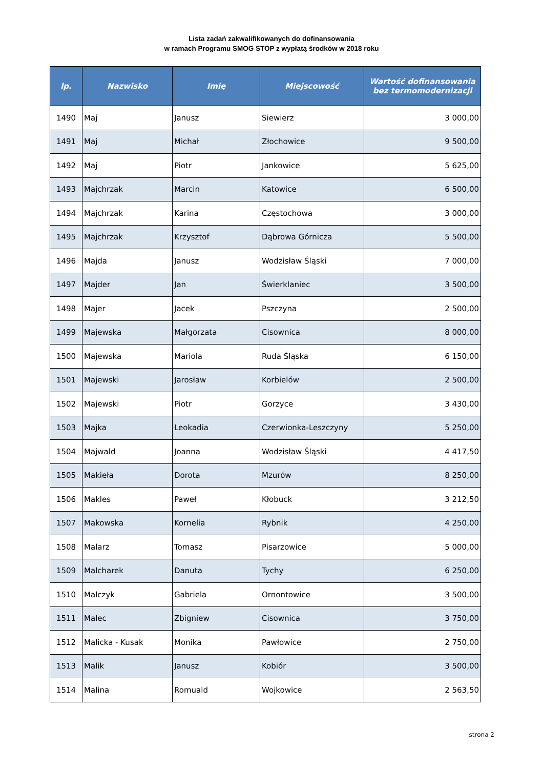Lista zadań zakwalifikowanych do dofinansowania
w ramach Programu SMOG STOP z wypłatą środków w 2018 roku
| lp. | Nazwisko | Imię | Miejscowość | Wartość dofinansowania bez termomodernizacji |
| --- | --- | --- | --- | --- |
| 1490 | Maj | Janusz | Siewierz | 3 000,00 |
| 1491 | Maj | Michał | Złochowice | 9 500,00 |
| 1492 | Maj | Piotr | Jankowice | 5 625,00 |
| 1493 | Majchrzak | Marcin | Katowice | 6 500,00 |
| 1494 | Majchrzak | Karina | Częstochowa | 3 000,00 |
| 1495 | Majchrzak | Krzysztof | Dąbrowa Górnicza | 5 500,00 |
| 1496 | Majda | Janusz | Wodzisław Śląski | 7 000,00 |
| 1497 | Majder | Jan | Świerklaniec | 3 500,00 |
| 1498 | Majer | Jacek | Pszczyna | 2 500,00 |
| 1499 | Majewska | Małgorzata | Cisownica | 8 000,00 |
| 1500 | Majewska | Mariola | Ruda Śląska | 6 150,00 |
| 1501 | Majewski | Jarosław | Korbielów | 2 500,00 |
| 1502 | Majewski | Piotr | Gorzyce | 3 430,00 |
| 1503 | Majka | Leokadia | Czerwionka-Leszczyny | 5 250,00 |
| 1504 | Majwald | Joanna | Wodzisław Śląski | 4 417,50 |
| 1505 | Makieła | Dorota | Mzurów | 8 250,00 |
| 1506 | Makles | Paweł | Kłobuck | 3 212,50 |
| 1507 | Makowska | Kornelia | Rybnik | 4 250,00 |
| 1508 | Malarz | Tomasz | Pisarzowice | 5 000,00 |
| 1509 | Malcharek | Danuta | Tychy | 6 250,00 |
| 1510 | Malczyk | Gabriela | Ornontowice | 3 500,00 |
| 1511 | Malec | Zbigniew | Cisownica | 3 750,00 |
| 1512 | Malicka - Kusak | Monika | Pawłowice | 2 750,00 |
| 1513 | Malik | Janusz | Kobiór | 3 500,00 |
| 1514 | Malina | Romuald | Wojkowice | 2 563,50 |
strona 2